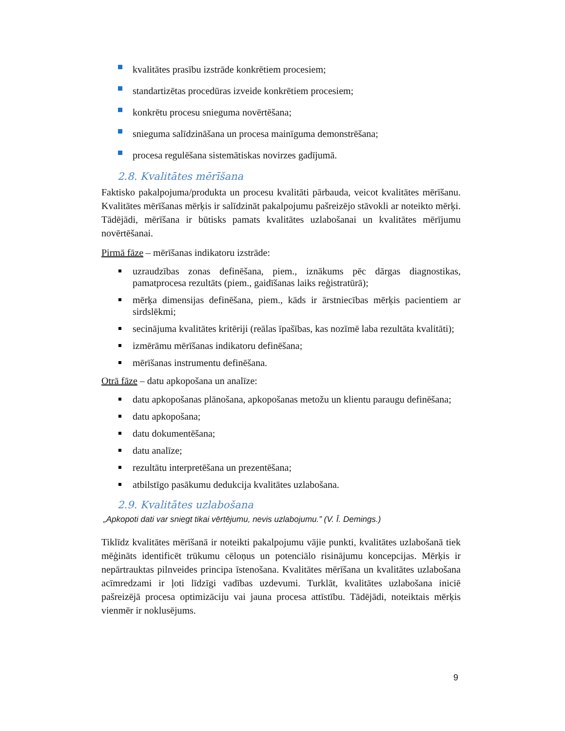kvalitātes prasību izstrāde konkrētiem procesiem;
standartizētas procedūras izveide konkrētiem procesiem;
konkrētu procesu snieguma novērtēšana;
snieguma salīdzināšana un procesa mainīguma demonstrēšana;
procesa regulēšana sistemātiskas novirzes gadījumā.
2.8. Kvalitātes mērīšana
Faktisko pakalpojuma/produkta un procesu kvalitāti pārbauda, veicot kvalitātes mērīšanu. Kvalitātes mērīšanas mērķis ir salīdzināt pakalpojumu pašreizējo stāvokli ar noteikto mērķi. Tādējādi, mērīšana ir būtisks pamats kvalitātes uzlabošanai un kvalitātes mērījumu novērtēšanai.
Pirmā fāze – mērīšanas indikatoru izstrāde:
uzraudzības zonas definēšana, piem., iznākums pēc dārgas diagnostikas, pamatprocesa rezultāts (piem., gaidīšanas laiks reģistratūrā);
mērķa dimensijas definēšana, piem., kāds ir ārstniecības mērķis pacientiem ar sirdslēkmi;
secinājuma kvalitātes kritēriji (reālas īpašības, kas nozīmē laba rezultāta kvalitāti);
izmērāmu mērīšanas indikatoru definēšana;
mērīšanas instrumentu definēšana.
Otrā fāze – datu apkopošana un analīze:
datu apkopošanas plānošana, apkopošanas metožu un klientu paraugu definēšana;
datu apkopošana;
datu dokumentēšana;
datu analīze;
rezultātu interpretēšana un prezentēšana;
atbilstīgo pasākumu dedukcija kvalitātes uzlabošana.
2.9. Kvalitātes uzlabošana
„Apkopoti dati var sniegt tikai vērtējumu, nevis uzlabojumu.” (V. Ī. Demings.)
Tiklīdz kvalitātes mērīšanā ir noteikti pakalpojumu vājie punkti, kvalitātes uzlabošanā tiek mēģināts identificēt trūkumu cēloņus un potenciālo risinājumu koncepcijas. Mērķis ir nepārtrauktas pilnveides principa īstenošana. Kvalitātes mērīšana un kvalitātes uzlabošana acīmredzami ir ļoti līdzīgi vadības uzdevumi. Turklāt, kvalitātes uzlabošana iniciē pašreizējā procesa optimizāciju vai jauna procesa attīstību. Tādējādi, noteiktais mērķis vienmēr ir noklusējums.
9